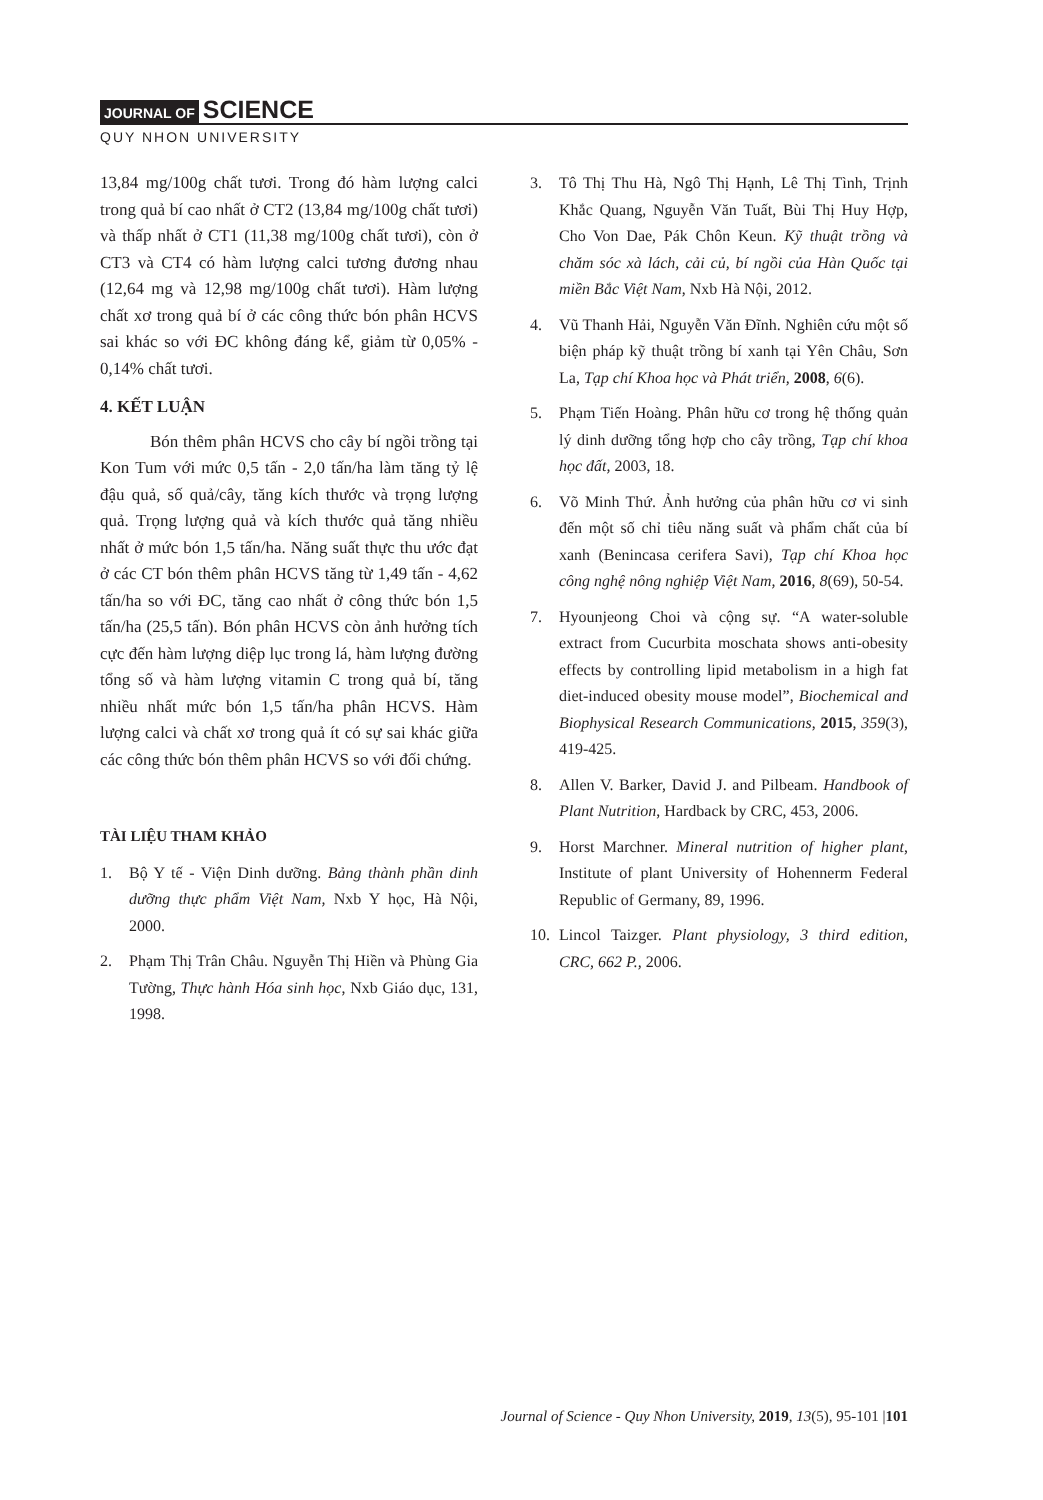JOURNAL OF SCIENCE
QUY NHON UNIVERSITY
13,84 mg/100g chất tươi. Trong đó hàm lượng calci trong quả bí cao nhất ở CT2 (13,84 mg/100g chất tươi) và thấp nhất ở CT1 (11,38 mg/100g chất tươi), còn ở CT3 và CT4 có hàm lượng calci tương đương nhau (12,64 mg và 12,98 mg/100g chất tươi). Hàm lượng chất xơ trong quả bí ở các công thức bón phân HCVS sai khác so với ĐC không đáng kể, giảm từ 0,05% - 0,14% chất tươi.
4. KẾT LUẬN
Bón thêm phân HCVS cho cây bí ngồi trồng tại Kon Tum với mức 0,5 tấn - 2,0 tấn/ha làm tăng tỷ lệ đậu quả, số quả/cây, tăng kích thước và trọng lượng quả. Trọng lượng quả và kích thước quả tăng nhiều nhất ở mức bón 1,5 tấn/ha. Năng suất thực thu ước đạt ở các CT bón thêm phân HCVS tăng từ 1,49 tấn - 4,62 tấn/ha so với ĐC, tăng cao nhất ở công thức bón 1,5 tấn/ha (25,5 tấn). Bón phân HCVS còn ảnh hưởng tích cực đến hàm lượng diệp lục trong lá, hàm lượng đường tổng số và hàm lượng vitamin C trong quả bí, tăng nhiều nhất mức bón 1,5 tấn/ha phân HCVS. Hàm lượng calci và chất xơ trong quả ít có sự sai khác giữa các công thức bón thêm phân HCVS so với đối chứng.
TÀI LIỆU THAM KHẢO
1. Bộ Y tế - Viện Dinh dưỡng. Bảng thành phần dinh dưỡng thực phẩm Việt Nam, Nxb Y học, Hà Nội, 2000.
2. Phạm Thị Trân Châu. Nguyễn Thị Hiền và Phùng Gia Tường, Thực hành Hóa sinh học, Nxb Giáo dục, 131, 1998.
3. Tô Thị Thu Hà, Ngô Thị Hạnh, Lê Thị Tình, Trịnh Khắc Quang, Nguyễn Văn Tuất, Bùi Thị Huy Hợp, Cho Von Dae, Pák Chôn Keun. Kỹ thuật trồng và chăm sóc xà lách, cải củ, bí ngồi của Hàn Quốc tại miền Bắc Việt Nam, Nxb Hà Nội, 2012.
4. Vũ Thanh Hải, Nguyễn Văn Đĩnh. Nghiên cứu một số biện pháp kỹ thuật trồng bí xanh tại Yên Châu, Sơn La, Tạp chí Khoa học và Phát triển, 2008, 6(6).
5. Phạm Tiến Hoàng. Phân hữu cơ trong hệ thống quản lý dinh dưỡng tổng hợp cho cây trồng, Tạp chí khoa học đất, 2003, 18.
6. Võ Minh Thứ. Ảnh hưởng của phân hữu cơ vi sinh đến một số chỉ tiêu năng suất và phẩm chất của bí xanh (Benincasa cerifera Savi), Tạp chí Khoa học công nghệ nông nghiệp Việt Nam, 2016, 8(69), 50-54.
7. Hyounjeong Choi và cộng sự. “A water-soluble extract from Cucurbita moschata shows anti-obesity effects by controlling lipid metabolism in a high fat diet-induced obesity mouse model”, Biochemical and Biophysical Research Communications, 2015, 359(3), 419-425.
8. Allen V. Barker, David J. and Pilbeam. Handbook of Plant Nutrition, Hardback by CRC, 453, 2006.
9. Horst Marchner. Mineral nutrition of higher plant, Institute of plant University of Hohennerm Federal Republic of Germany, 89, 1996.
10. Lincol Taizger. Plant physiology, 3 third edition, CRC, 662 P., 2006.
Journal of Science - Quy Nhon University, 2019, 13(5), 95-101 |101